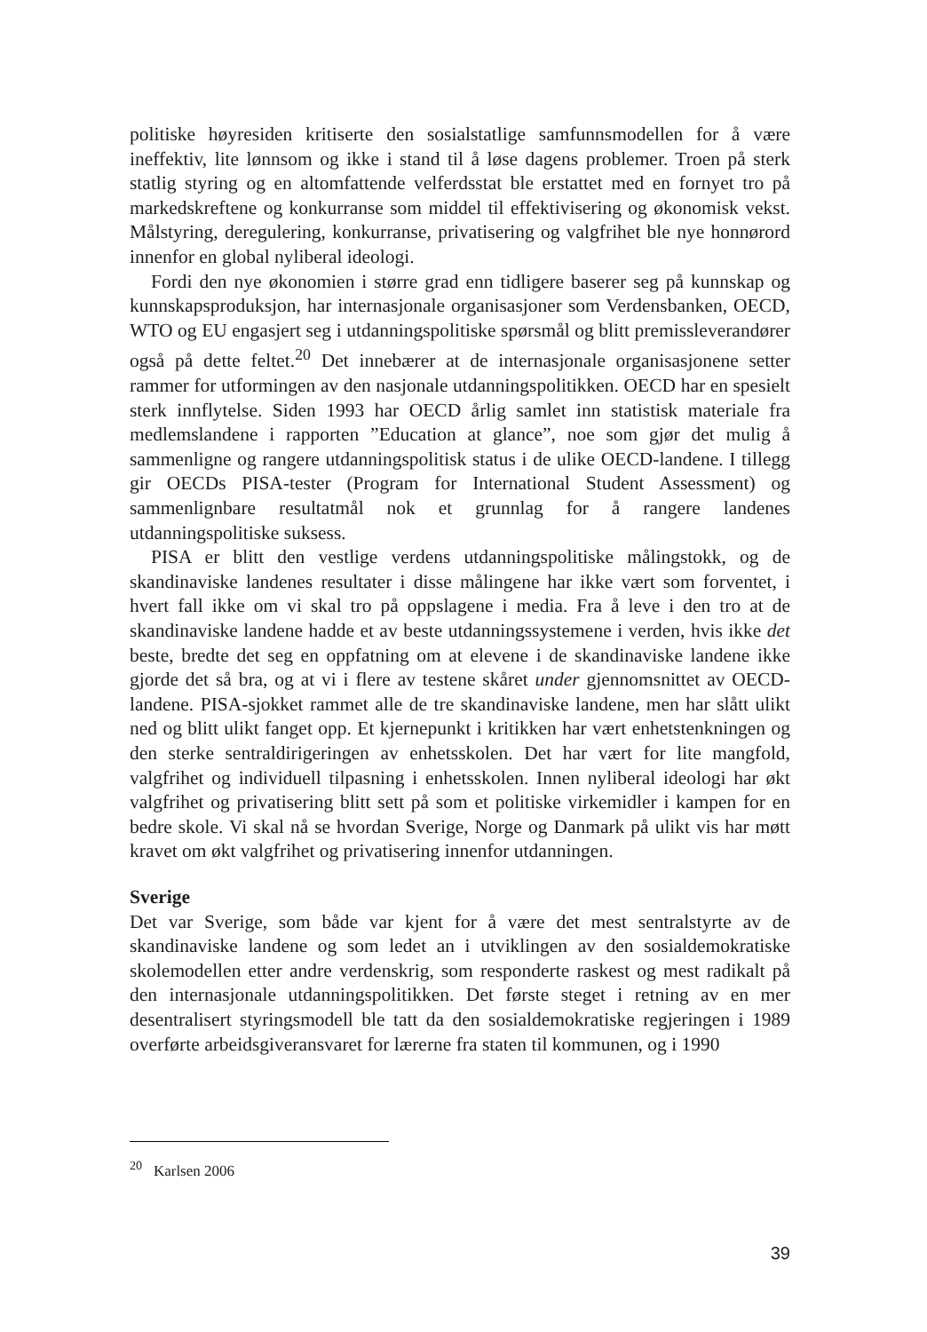politiske høyresiden kritiserte den sosialstatlige samfunnsmodellen for å være ineffektiv, lite lønnsom og ikke i stand til å løse dagens problemer. Troen på sterk statlig styring og en altomfattende velferdsstat ble erstattet med en fornyet tro på markedskreftene og konkurranse som middel til effektivisering og økonomisk vekst. Målstyring, deregulering, konkurranse, privatisering og valgfrihet ble nye honnørord innenfor en global nyliberal ideologi.
Fordi den nye økonomien i større grad enn tidligere baserer seg på kunnskap og kunnskapsproduksjon, har internasjonale organisasjoner som Verdensbanken, OECD, WTO og EU engasjert seg i utdanningspolitiske spørsmål og blitt premissleverandører også på dette feltet.<sup>20</sup> Det innebærer at de internasjonale organisasjonene setter rammer for utformingen av den nasjonale utdanningspolitikken. OECD har en spesielt sterk innflytelse. Siden 1993 har OECD årlig samlet inn statistisk materiale fra medlemslandene i rapporten ”Education at glance”, noe som gjør det mulig å sammenligne og rangere utdanningspolitisk status i de ulike OECD-landene. I tillegg gir OECDs PISA-tester (Program for International Student Assessment) og sammenlignbare resultatmål nok et grunnlag for å rangere landenes utdanningspolitiske suksess.
PISA er blitt den vestlige verdens utdanningspolitiske målingstokk, og de skandinaviske landenes resultater i disse målingene har ikke vært som forventet, i hvert fall ikke om vi skal tro på oppslagene i media. Fra å leve i den tro at de skandinaviske landene hadde et av beste utdanningssystemene i verden, hvis ikke det beste, bredte det seg en oppfatning om at elevene i de skandinaviske landene ikke gjorde det så bra, og at vi i flere av testene skåret under gjennomsnittet av OECD-landene. PISA-sjokket rammet alle de tre skandinaviske landene, men har slått ulikt ned og blitt ulikt fanget opp. Et kjernepunkt i kritikken har vært enhetstenkningen og den sterke sentraldirigeringen av enhetsskolen. Det har vært for lite mangfold, valgfrihet og individuell tilpasning i enhetsskolen. Innen nyliberal ideologi har økt valgfrihet og privatisering blitt sett på som et politiske virkemidler i kampen for en bedre skole. Vi skal nå se hvordan Sverige, Norge og Danmark på ulikt vis har møtt kravet om økt valgfrihet og privatisering innenfor utdanningen.
Sverige
Det var Sverige, som både var kjent for å være det mest sentralstyrte av de skandinaviske landene og som ledet an i utviklingen av den sosialdemokratiske skolemodellen etter andre verdenskrig, som responderte raskest og mest radikalt på den internasjonale utdanningspolitikken. Det første steget i retning av en mer desentralisert styringsmodell ble tatt da den sosialdemokratiske regjeringen i 1989 overførte arbeidsgiveransvaret for lærerne fra staten til kommunen, og i 1990
<sup>20</sup> Karlsen 2006
39